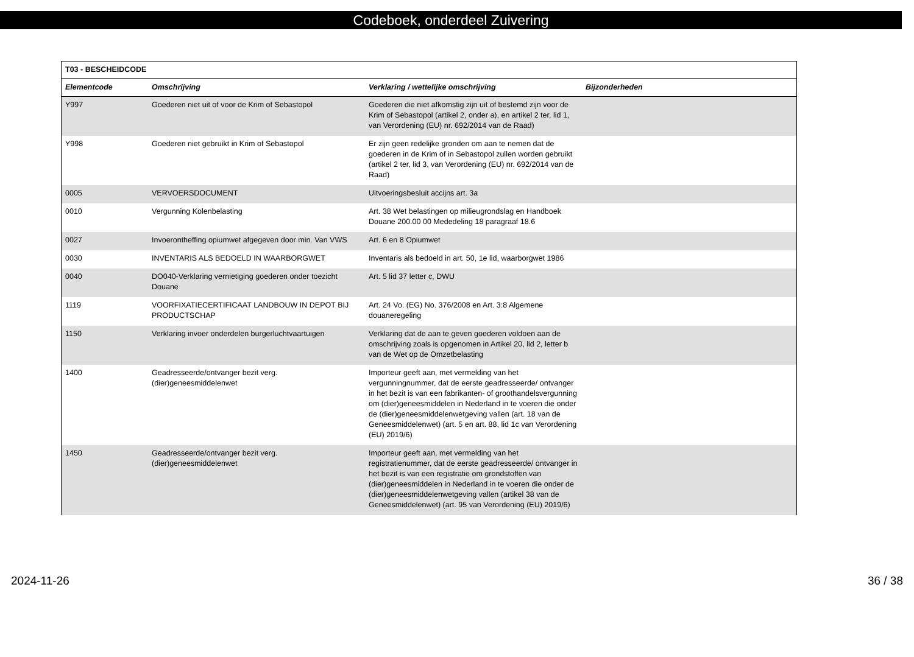Codeboek, onderdeel Zuivering
| T03 - BESCHEIDCODE | | | |
| Elementcode | Omschrijving | Verklaring / wettelijke omschrijving | Bijzonderheden |
| Y997 | Goederen niet uit of voor de Krim of Sebastopol | Goederen die niet afkomstig zijn uit of bestemd zijn voor de Krim of Sebastopol (artikel 2, onder a), en artikel 2 ter, lid 1, van Verordening (EU) nr. 692/2014 van de Raad) | |
| Y998 | Goederen niet gebruikt in Krim of Sebastopol | Er zijn geen redelijke gronden om aan te nemen dat de goederen in de Krim of in Sebastopol zullen worden gebruikt (artikel 2 ter, lid 3, van Verordening (EU) nr. 692/2014 van de Raad) | |
| 0005 | VERVOERSDOCUMENT | Uitvoeringsbesluit accijns art. 3a | |
| 0010 | Vergunning Kolenbelasting | Art. 38 Wet belastingen op milieugrondslag en Handboek Douane 200.00 00 Mededeling 18 paragraaf 18.6 | |
| 0027 | Invoerontheffing opiumwet afgegeven door min. Van VWS | Art. 6 en 8 Opiumwet | |
| 0030 | INVENTARIS ALS BEDOELD IN WAARBORGWET | Inventaris als bedoeld in art. 50, 1e lid, waarborgwet 1986 | |
| 0040 | DO040-Verklaring vernietiging goederen onder toezicht Douane | Art. 5 lid 37 letter c, DWU | |
| 1119 | VOORFIXATIECERTIFICAAT LANDBOUW IN DEPOT BIJ PRODUCTSCHAP | Art. 24 Vo. (EG) No. 376/2008 en Art. 3:8 Algemene douaneregeling | |
| 1150 | Verklaring invoer onderdelen burgerluchtvaartuigen | Verklaring dat de aan te geven goederen voldoen aan de omschrijving zoals is opgenomen in Artikel 20, lid 2, letter b van de Wet op de Omzetbelasting | |
| 1400 | Geadresseerde/ontvanger bezit verg. (dier)geneesmiddelenwet | Importeur geeft aan, met vermelding van het vergunningnummer, dat de eerste geadresseerde/ ontvanger in het bezit is van een fabrikanten- of groothandelsvergunning om (dier)geneesmiddelen in Nederland in te voeren die onder de (dier)geneesmiddelenwetgeving vallen (art. 18 van de Geneesmiddelenwet) (art. 5 en art. 88, lid 1c van Verordening (EU) 2019/6) | |
| 1450 | Geadresseerde/ontvanger bezit verg. (dier)geneesmiddelenwet | Importeur geeft aan, met vermelding van het registratienummer, dat de eerste geadresseerde/ ontvanger in het bezit is van een registratie om grondstoffen van (dier)geneesmiddelen in Nederland in te voeren die onder de (dier)geneesmiddelenwetgeving vallen (artikel 38 van de Geneesmiddelenwet) (art. 95 van Verordening (EU) 2019/6) | |
2024-11-26 36 / 38